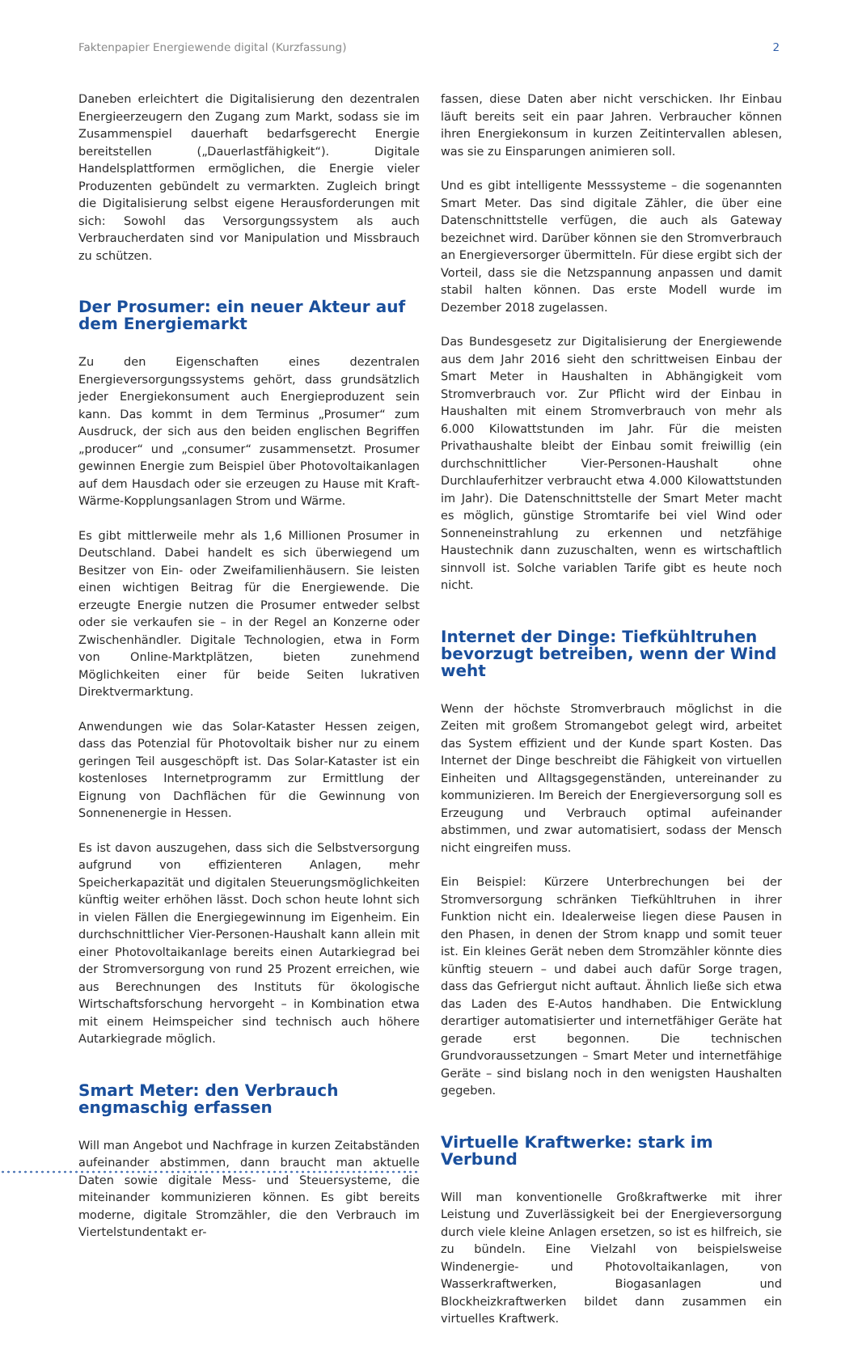Faktenpapier Energiewende digital (Kurzfassung) 2
Daneben erleichtert die Digitalisierung den dezentralen Energieerzeugern den Zugang zum Markt, sodass sie im Zusammenspiel dauerhaft bedarfsgerecht Energie bereitstellen („Dauerlastfähigkeit“). Digitale Handelsplattformen ermöglichen, die Energie vieler Produzenten gebündelt zu vermarkten. Zugleich bringt die Digitalisierung selbst eigene Herausforderungen mit sich: Sowohl das Versorgungssystem als auch Verbraucherdaten sind vor Manipulation und Missbrauch zu schützen.
Der Prosumer: ein neuer Akteur auf dem Energiemarkt
Zu den Eigenschaften eines dezentralen Energieversorgungssystems gehört, dass grundsätzlich jeder Energiekonsument auch Energieproduzent sein kann. Das kommt in dem Terminus „Prosumer“ zum Ausdruck, der sich aus den beiden englischen Begriffen „producer“ und „consumer“ zusammensetzt. Prosumer gewinnen Energie zum Beispiel über Photovoltaikanlagen auf dem Hausdach oder sie erzeugen zu Hause mit Kraft-Wärme-Kopplungsanlagen Strom und Wärme.
Es gibt mittlerweile mehr als 1,6 Millionen Prosumer in Deutschland. Dabei handelt es sich überwiegend um Besitzer von Ein- oder Zweifamilienhäusern. Sie leisten einen wichtigen Beitrag für die Energiewende. Die erzeugte Energie nutzen die Prosumer entweder selbst oder sie verkaufen sie – in der Regel an Konzerne oder Zwischenhändler. Digitale Technologien, etwa in Form von Online-Marktplätzen, bieten zunehmend Möglichkeiten einer für beide Seiten lukrativen Direktvermarktung.
Anwendungen wie das Solar-Kataster Hessen zeigen, dass das Potenzial für Photovoltaik bisher nur zu einem geringen Teil ausgeschöpft ist. Das Solar-Kataster ist ein kostenloses Internetprogramm zur Ermittlung der Eignung von Dachflächen für die Gewinnung von Sonnenenergie in Hessen.
Es ist davon auszugehen, dass sich die Selbstversorgung aufgrund von effizienteren Anlagen, mehr Speicherkapazität und digitalen Steuerungsmöglichkeiten künftig weiter erhöhen lässt. Doch schon heute lohnt sich in vielen Fällen die Energiegewinnung im Eigenheim. Ein durchschnittlicher Vier-Personen-Haushalt kann allein mit einer Photovoltaikanlage bereits einen Autarkiegrad bei der Stromversorgung von rund 25 Prozent erreichen, wie aus Berechnungen des Instituts für ökologische Wirtschaftsforschung hervorgeht – in Kombination etwa mit einem Heimspeicher sind technisch auch höhere Autarkiegrade möglich.
Smart Meter: den Verbrauch engmaschig erfassen
Will man Angebot und Nachfrage in kurzen Zeitabständen aufeinander abstimmen, dann braucht man aktuelle Daten sowie digitale Mess- und Steuersysteme, die miteinander kommunizieren können. Es gibt bereits moderne, digitale Stromzähler, die den Verbrauch im Viertelstundentakt er-
fassen, diese Daten aber nicht verschicken. Ihr Einbau läuft bereits seit ein paar Jahren. Verbraucher können ihren Energiekonsum in kurzen Zeitintervallen ablesen, was sie zu Einsparungen animieren soll.
Und es gibt intelligente Messsysteme – die sogenannten Smart Meter. Das sind digitale Zähler, die über eine Datenschnittstelle verfügen, die auch als Gateway bezeichnet wird. Darüber können sie den Stromverbrauch an Energieversorger übermitteln. Für diese ergibt sich der Vorteil, dass sie die Netzspannung anpassen und damit stabil halten können. Das erste Modell wurde im Dezember 2018 zugelassen.
Das Bundesgesetz zur Digitalisierung der Energiewende aus dem Jahr 2016 sieht den schrittweisen Einbau der Smart Meter in Haushalten in Abhängigkeit vom Stromverbrauch vor. Zur Pflicht wird der Einbau in Haushalten mit einem Stromverbrauch von mehr als 6.000 Kilowattstunden im Jahr. Für die meisten Privathaushalte bleibt der Einbau somit freiwillig (ein durchschnittlicher Vier-Personen-Haushalt ohne Durchlauferhitzer verbraucht etwa 4.000 Kilowattstunden im Jahr). Die Datenschnittstelle der Smart Meter macht es möglich, günstige Stromtarife bei viel Wind oder Sonneneinstrahlung zu erkennen und netzfähige Haustechnik dann zuzuschalten, wenn es wirtschaftlich sinnvoll ist. Solche variablen Tarife gibt es heute noch nicht.
Internet der Dinge: Tiefkühltruhen bevorzugt betreiben, wenn der Wind weht
Wenn der höchste Stromverbrauch möglichst in die Zeiten mit großem Stromangebot gelegt wird, arbeitet das System effizient und der Kunde spart Kosten. Das Internet der Dinge beschreibt die Fähigkeit von virtuellen Einheiten und Alltagsgegenständen, untereinander zu kommunizieren. Im Bereich der Energieversorgung soll es Erzeugung und Verbrauch optimal aufeinander abstimmen, und zwar automatisiert, sodass der Mensch nicht eingreifen muss.
Ein Beispiel: Kürzere Unterbrechungen bei der Stromversorgung schränken Tiefkühltruhen in ihrer Funktion nicht ein. Idealerweise liegen diese Pausen in den Phasen, in denen der Strom knapp und somit teuer ist. Ein kleines Gerät neben dem Stromzähler könnte dies künftig steuern – und dabei auch dafür Sorge tragen, dass das Gefriergut nicht auftaut. Ähnlich ließe sich etwa das Laden des E-Autos handhaben. Die Entwicklung derartiger automatisierter und internetfähiger Geräte hat gerade erst begonnen. Die technischen Grundvoraussetzungen – Smart Meter und internetfähige Geräte – sind bislang noch in den wenigsten Haushalten gegeben.
Virtuelle Kraftwerke: stark im Verbund
Will man konventionelle Großkraftwerke mit ihrer Leistung und Zuverlässigkeit bei der Energieversorgung durch viele kleine Anlagen ersetzen, so ist es hilfreich, sie zu bündeln. Eine Vielzahl von beispielsweise Windenergie- und Photovoltaikanlagen, von Wasserkraftwerken, Biogasanlagen und Blockheizkraftwerken bildet dann zusammen ein virtuelles Kraftwerk.